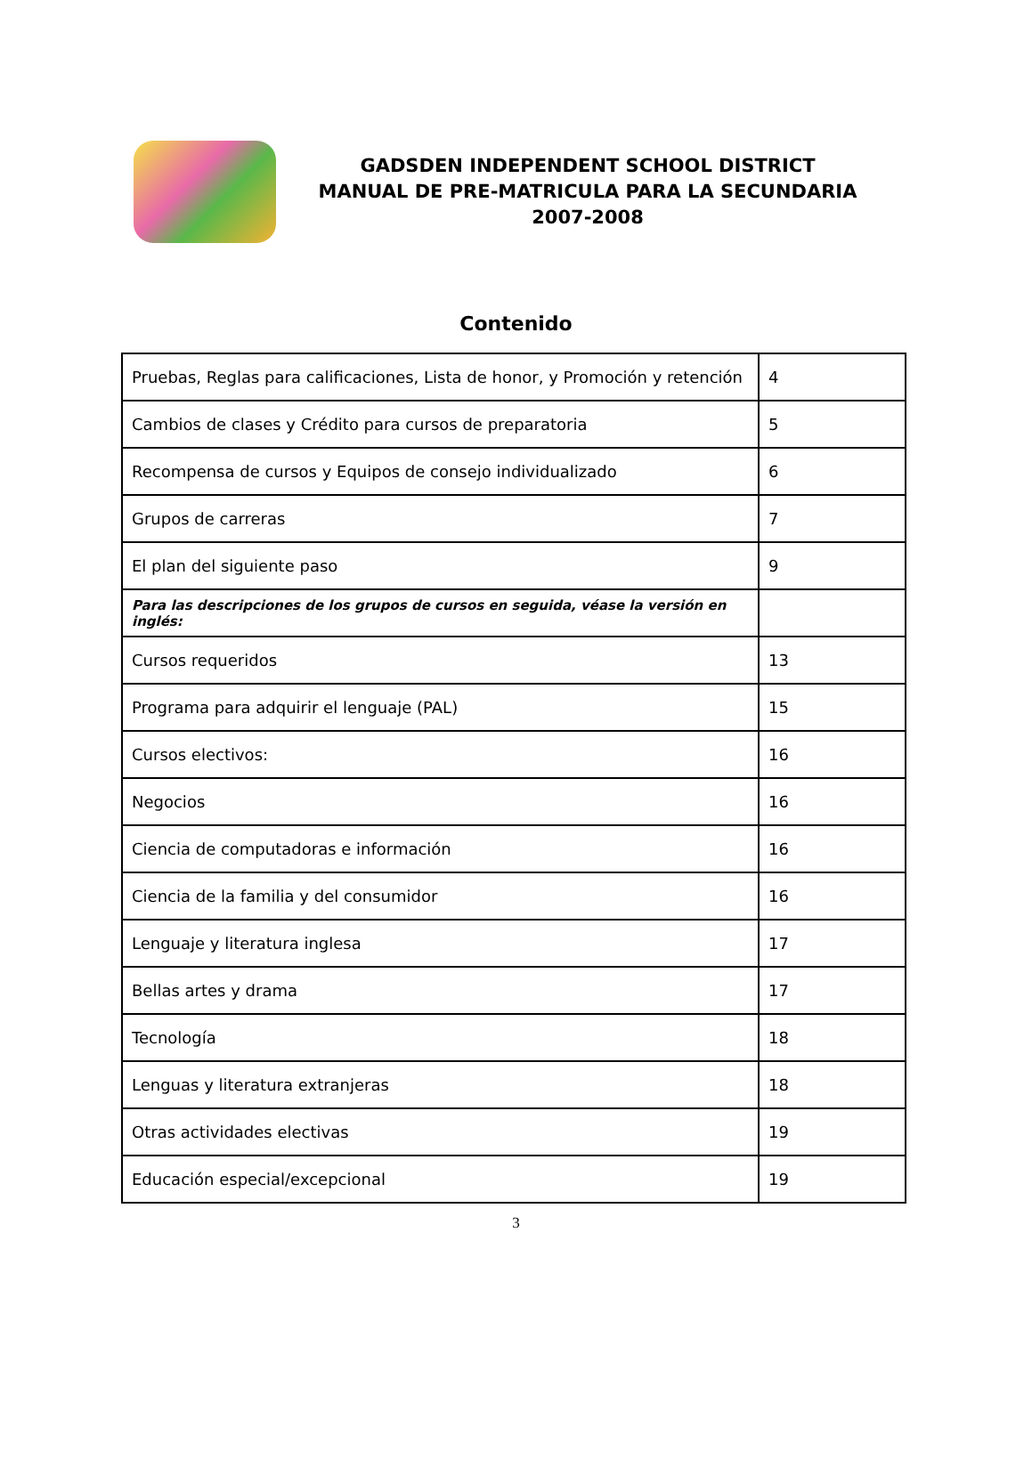GADSDEN INDEPENDENT SCHOOL DISTRICT
MANUAL DE PRE-MATRICULA PARA LA SECUNDARIA
2007-2008
Contenido
| Pruebas, Reglas para calificaciones, Lista de honor, y Promoción y retención | 4 |
| Cambios de clases y Crédito para cursos de preparatoria | 5 |
| Recompensa de cursos y Equipos de consejo individualizado | 6 |
| Grupos de carreras | 7 |
| El plan del siguiente paso | 9 |
| Para las descripciones de los grupos de cursos en seguida, véase la versión en inglés: | |
| Cursos requeridos | 13 |
| Programa para adquirir el lenguaje (PAL) | 15 |
| Cursos electivos: | 16 |
| Negocios | 16 |
| Ciencia de computadoras e información | 16 |
| Ciencia de la familia y del consumidor | 16 |
| Lenguaje y literatura inglesa | 17 |
| Bellas artes y drama | 17 |
| Tecnología | 18 |
| Lenguas y literatura extranjeras | 18 |
| Otras actividades electivas | 19 |
| Educación especial/excepcional | 19 |
3